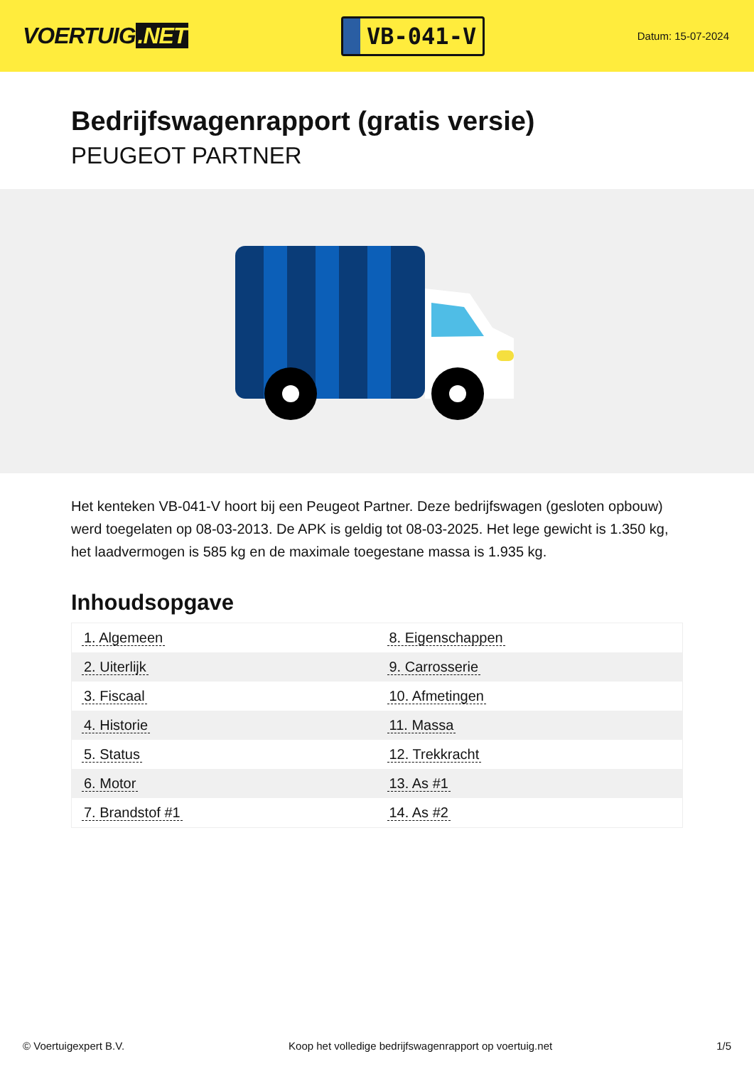VOERTUIG.NET
VB-041-V
Datum: 15-07-2024
Bedrijfswagenrapport (gratis versie)
PEUGEOT PARTNER
Het kenteken VB-041-V hoort bij een Peugeot Partner. Deze bedrijfswagen (gesloten opbouw) werd toegelaten op 08-03-2013. De APK is geldig tot 08-03-2025. Het lege gewicht is 1.350 kg, het laadvermogen is 585 kg en de maximale toegestane massa is 1.935 kg.
Inhoudsopgave
| 1. Algemeen | 8. Eigenschappen |
| 2. Uiterlijk | 9. Carrosserie |
| 3. Fiscaal | 10. Afmetingen |
| 4. Historie | 11. Massa |
| 5. Status | 12. Trekkracht |
| 6. Motor | 13. As #1 |
| 7. Brandstof #1 | 14. As #2 |
© Voertuigexpert B.V. Koop het volledige bedrijfswagenrapport op voertuig.net 1/5